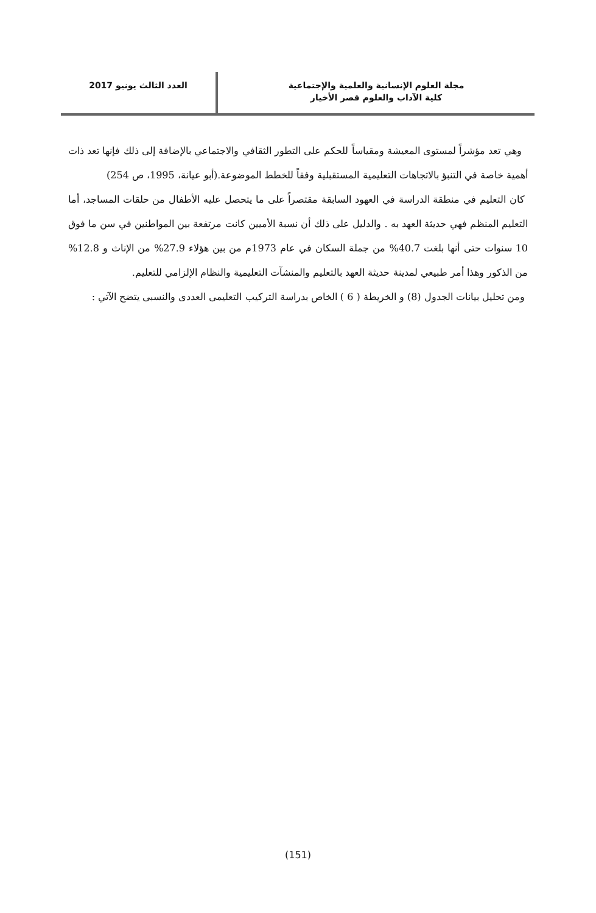مجلة العلوم الإنسانية والعلمية والإجتماعية
كلية الآداب والعلوم قصر الأخيار
العدد الثالث يونيو 2017
وهي تعد مؤشراً لمستوى المعيشة ومقياساً للحكم على التطور الثقافي والاجتماعي بالإضافة إلى ذلك فإنها تعد ذات أهمية خاصة في التنبؤ بالاتجاهات التعليمية المستقبلية وفقاً للخطط الموضوعة.(أبو عيانة، 1995، ص 254)
كان التعليم في منطقة الدراسة في العهود السابقة مقتصراً على ما يتحصل عليه الأطفال من حلقات المساجد، أما التعليم المنظم فهي حديثة العهد به . والدليل على ذلك أن نسبة الأميين كانت مرتفعة بين المواطنين في سن ما فوق 10 سنوات حتى أنها بلغت 40.7% من جملة السكان في عام 1973م من بين هؤلاء 27.9% من الإناث و 12.8% من الذكور وهذا أمر طبيعي لمدينة حديثة العهد بالتعليم والمنشآت التعليمية والنظام الإلزامي للتعليم.
ومن تحليل بيانات الجدول (8) و الخريطة ( 6 ) الخاص بدراسة التركيب التعليمى العددى والنسبى يتضح الآتي :
(151)